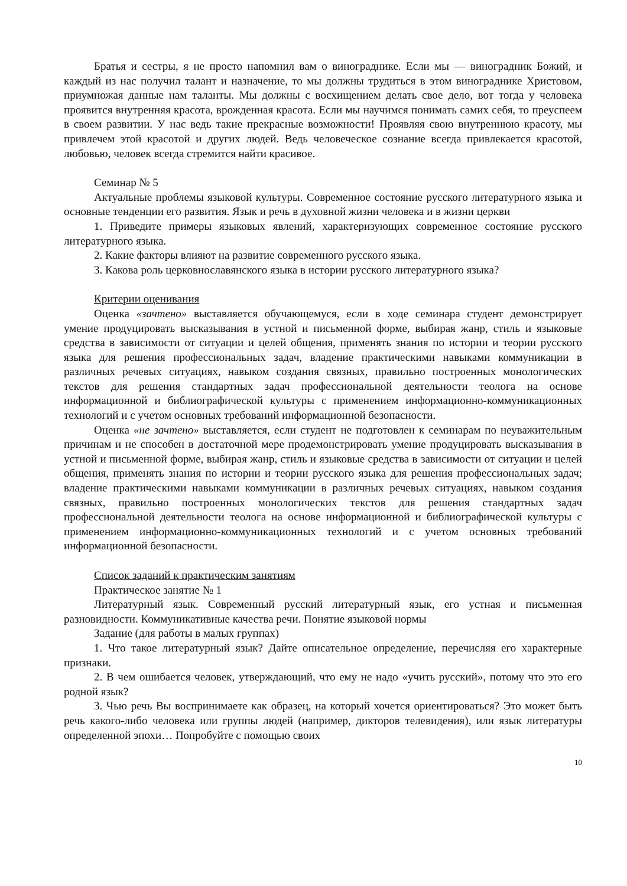Братья и сестры, я не просто напомнил вам о винограднике. Если мы — виноградник Божий, и каждый из нас получил талант и назначение, то мы должны трудиться в этом винограднике Христовом, приумножая данные нам таланты. Мы должны с восхищением делать свое дело, вот тогда у человека проявится внутренняя красота, врожденная красота. Если мы научимся понимать самих себя, то преуспеем в своем развитии. У нас ведь такие прекрасные возможности! Проявляя свою внутреннюю красоту, мы привлечем этой красотой и других людей. Ведь человеческое сознание всегда привлекается красотой, любовью, человек всегда стремится найти красивое.
Семинар № 5
Актуальные проблемы языковой культуры. Современное состояние русского литературного языка и основные тенденции его развития. Язык и речь в духовной жизни человека и в жизни церкви
1. Приведите примеры языковых явлений, характеризующих современное состояние русского литературного языка.
2. Какие факторы влияют на развитие современного русского языка.
3. Какова роль церковнославянского языка в истории русского литературного языка?
Критерии оценивания
Оценка «зачтено» выставляется обучающемуся, если в ходе семинара студент демонстрирует умение продуцировать высказывания в устной и письменной форме, выбирая жанр, стиль и языковые средства в зависимости от ситуации и целей общения, применять знания по истории и теории русского языка для решения профессиональных задач, владение практическими навыками коммуникации в различных речевых ситуациях, навыком создания связных, правильно построенных монологических текстов для решения стандартных задач профессиональной деятельности теолога на основе информационной и библиографической культуры с применением информационно-коммуникационных технологий и с учетом основных требований информационной безопасности.
Оценка «не зачтено» выставляется, если студент не подготовлен к семинарам по неуважительным причинам и не способен в достаточной мере продемонстрировать умение продуцировать высказывания в устной и письменной форме, выбирая жанр, стиль и языковые средства в зависимости от ситуации и целей общения, применять знания по истории и теории русского языка для решения профессиональных задач; владение практическими навыками коммуникации в различных речевых ситуациях, навыком создания связных, правильно построенных монологических текстов для решения стандартных задач профессиональной деятельности теолога на основе информационной и библиографической культуры с применением информационно-коммуникационных технологий и с учетом основных требований информационной безопасности.
Список заданий к практическим занятиям
Практическое занятие № 1
Литературный язык. Современный русский литературный язык, его устная и письменная разновидности. Коммуникативные качества речи. Понятие языковой нормы
Задание (для работы в малых группах)
1. Что такое литературный язык? Дайте описательное определение, перечисляя его характерные признаки.
2. В чем ошибается человек, утверждающий, что ему не надо «учить русский», потому что это его родной язык?
3. Чью речь Вы воспринимаете как образец, на который хочется ориентироваться? Это может быть речь какого-либо человека или группы людей (например, дикторов телевидения), или язык литературы определенной эпохи… Попробуйте с помощью своих
10